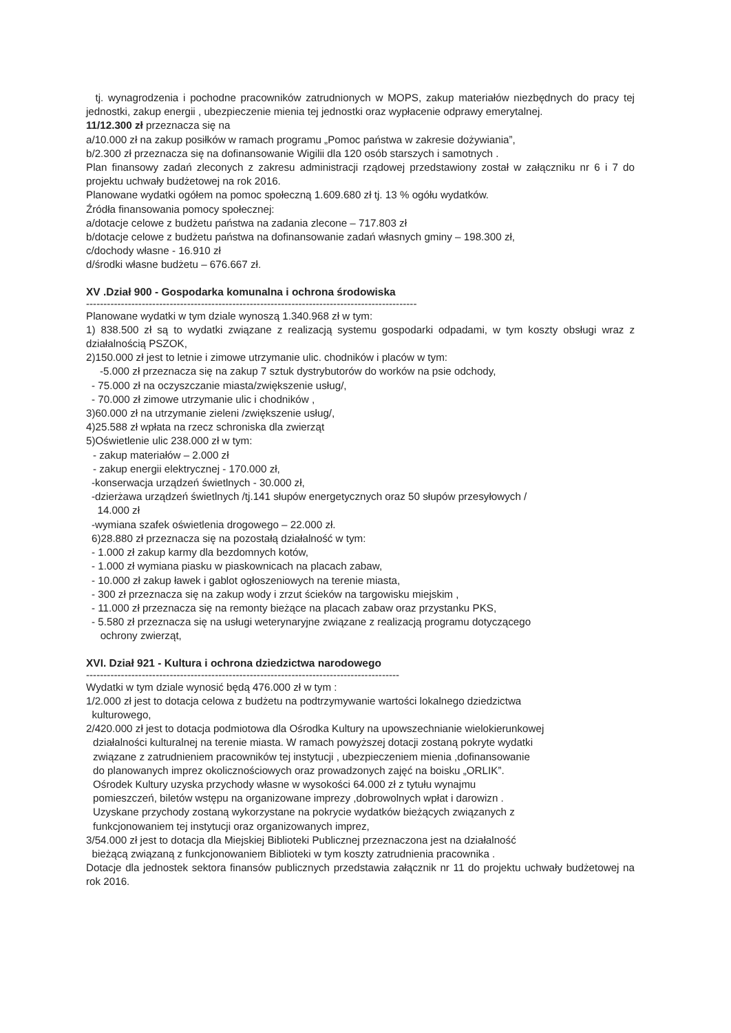tj. wynagrodzenia i pochodne pracowników zatrudnionych w MOPS, zakup materiałów niezbędnych do pracy tej jednostki, zakup energii , ubezpieczenie mienia tej jednostki oraz wypłacenie odprawy emerytalnej.
11/12.300 zł przeznacza się na
a/10.000 zł na zakup posiłków w ramach programu „Pomoc państwa w zakresie dożywiania”,
b/2.300 zł przeznacza się na dofinansowanie Wigilii dla 120 osób starszych i samotnych .
Plan finansowy zadań zleconych z zakresu administracji rządowej przedstawiony został w załączniku nr 6 i 7 do projektu uchwały budżetowej na rok 2016.
Planowane wydatki ogółem na pomoc społeczną 1.609.680 zł tj. 13 % ogółu wydatków.
Źródła finansowania pomocy społecznej:
a/dotacje celowe z budżetu państwa na zadania zlecone – 717.803 zł
b/dotacje celowe z budżetu państwa na dofinansowanie zadań własnych gminy – 198.300 zł,
c/dochody własne - 16.910 zł
d/środki własne budżetu – 676.667 zł.
XV .Dział 900 - Gospodarka komunalna i ochrona środowiska
-----------------------------------------------------------------------------------------------
Planowane wydatki w tym dziale wynoszą 1.340.968 zł w tym:
1) 838.500 zł są to wydatki związane z realizacją systemu gospodarki odpadami, w tym koszty obsługi wraz z działalnością PSZOK,
2)150.000 zł jest to letnie i zimowe utrzymanie ulic. chodników i placów w tym:
-5.000 zł przeznacza się na zakup 7 sztuk dystrybutorów do worków na psie odchody,
- 75.000 zł na oczyszczanie miasta/zwiększenie usług/,
- 70.000 zł zimowe utrzymanie ulic i chodników ,
3)60.000 zł na utrzymanie zieleni /zwiększenie usług/,
4)25.588 zł wpłata na rzecz schroniska dla zwierząt
5)Oświetlenie ulic 238.000 zł w tym:
- zakup materiałów – 2.000 zł
- zakup energii elektrycznej - 170.000 zł,
-konserwacja urządzeń świetlnych - 30.000 zł,
-dzierżawa urządzeń świetlnych /tj.141 słupów energetycznych oraz 50 słupów przesyłowych /
14.000 zł
-wymiana szafek oświetlenia drogowego – 22.000 zł.
6)28.880 zł przeznacza się na pozostałą działalność w tym:
- 1.000 zł zakup karmy dla bezdomnych kotów,
- 1.000 zł wymiana piasku w piaskownicach na placach zabaw,
- 10.000 zł zakup ławek i gablot ogłoszeniowych na terenie miasta,
- 300 zł przeznacza się na zakup wody i zrzut ścieków na targowisku miejskim ,
- 11.000 zł przeznacza się na remonty bieżące na placach zabaw oraz przystanku PKS,
- 5.580 zł przeznacza się na usługi weterynaryjne związane z realizacją programu dotyczącego
ochrony zwierząt,
XVI. Dział 921 - Kultura i ochrona dziedzictwa narodowego
------------------------------------------------------------------------------------------
Wydatki w tym dziale wynosić będą 476.000 zł w tym :
1/2.000 zł jest to dotacja celowa z budżetu na podtrzymywanie wartości lokalnego dziedzictwa
kulturowego,
2/420.000 zł jest to dotacja podmiotowa dla Ośrodka Kultury na upowszechnianie wielokierunkowej
działalności kulturalnej na terenie miasta. W ramach powyższej dotacji zostaną pokryte wydatki
związane z zatrudnieniem pracowników tej instytucji , ubezpieczeniem mienia ,dofinansowanie
do planowanych imprez okolicznościowych oraz prowadzonych zajęć na boisku „ORLIK”.
Ośrodek Kultury uzyska przychody własne w wysokości 64.000 zł z tytułu wynajmu
pomieszczeń, biletów wstępu na organizowane imprezy ,dobrowolnych wpłat i darowizn .
Uzyskane przychody zostaną wykorzystane na pokrycie wydatków bieżących związanych z
funkcjonowaniem tej instytucji oraz organizowanych imprez,
3/54.000 zł jest to dotacja dla Miejskiej Biblioteki Publicznej przeznaczona jest na działalność
bieżącą związaną z funkcjonowaniem Biblioteki w tym koszty zatrudnienia pracownika .
Dotacje dla jednostek sektora finansów publicznych przedstawia załącznik nr 11 do projektu uchwały budżetowej na rok 2016.